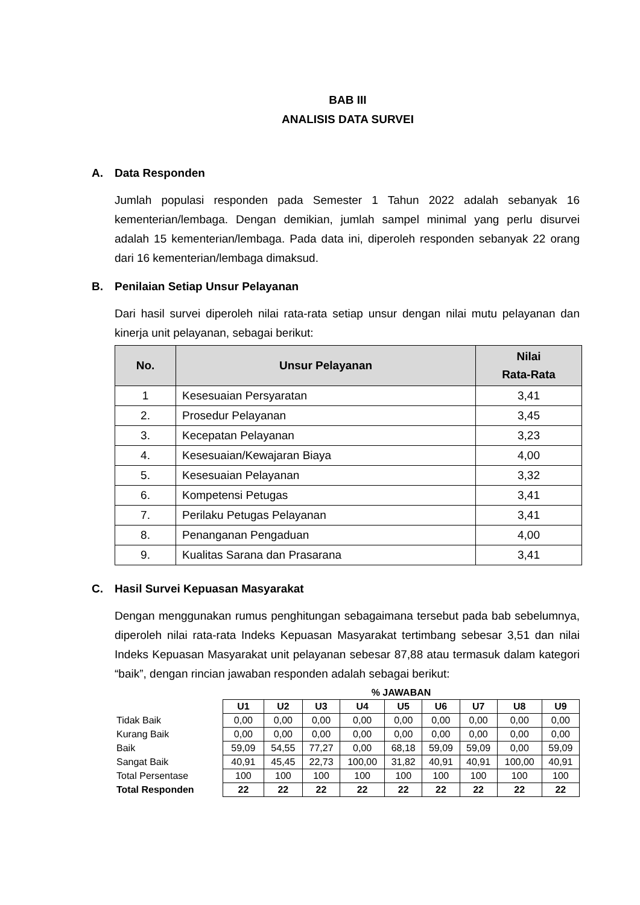BAB III
ANALISIS DATA SURVEI
A. Data Responden
Jumlah populasi responden pada Semester 1 Tahun 2022 adalah sebanyak 16 kementerian/lembaga. Dengan demikian, jumlah sampel minimal yang perlu disurvei adalah 15 kementerian/lembaga. Pada data ini, diperoleh responden sebanyak 22 orang dari 16 kementerian/lembaga dimaksud.
B. Penilaian Setiap Unsur Pelayanan
Dari hasil survei diperoleh nilai rata-rata setiap unsur dengan nilai mutu pelayanan dan kinerja unit pelayanan, sebagai berikut:
| No. | Unsur Pelayanan | Nilai Rata-Rata |
| --- | --- | --- |
| 1 | Kesesuaian Persyaratan | 3,41 |
| 2. | Prosedur Pelayanan | 3,45 |
| 3. | Kecepatan Pelayanan | 3,23 |
| 4. | Kesesuaian/Kewajaran Biaya | 4,00 |
| 5. | Kesesuaian Pelayanan | 3,32 |
| 6. | Kompetensi Petugas | 3,41 |
| 7. | Perilaku Petugas Pelayanan | 3,41 |
| 8. | Penanganan Pengaduan | 4,00 |
| 9. | Kualitas Sarana dan Prasarana | 3,41 |
C. Hasil Survei Kepuasan Masyarakat
Dengan menggunakan rumus penghitungan sebagaimana tersebut pada bab sebelumnya, diperoleh nilai rata-rata Indeks Kepuasan Masyarakat tertimbang sebesar 3,51 dan nilai Indeks Kepuasan Masyarakat unit pelayanan sebesar 87,88 atau termasuk dalam kategori “baik”, dengan rincian jawaban responden adalah sebagai berikut:
| | % JAWABAN | | | | | | | | |
| --- | --- | --- | --- | --- | --- | --- | --- | --- | --- |
| | U1 | U2 | U3 | U4 | U5 | U6 | U7 | U8 | U9 |
| Tidak Baik | 0,00 | 0,00 | 0,00 | 0,00 | 0,00 | 0,00 | 0,00 | 0,00 | 0,00 |
| Kurang Baik | 0,00 | 0,00 | 0,00 | 0,00 | 0,00 | 0,00 | 0,00 | 0,00 | 0,00 |
| Baik | 59,09 | 54,55 | 77,27 | 0,00 | 68,18 | 59,09 | 59,09 | 0,00 | 59,09 |
| Sangat Baik | 40,91 | 45,45 | 22,73 | 100,00 | 31,82 | 40,91 | 40,91 | 100,00 | 40,91 |
| Total Persentase | 100 | 100 | 100 | 100 | 100 | 100 | 100 | 100 | 100 |
| Total Responden | 22 | 22 | 22 | 22 | 22 | 22 | 22 | 22 | 22 |